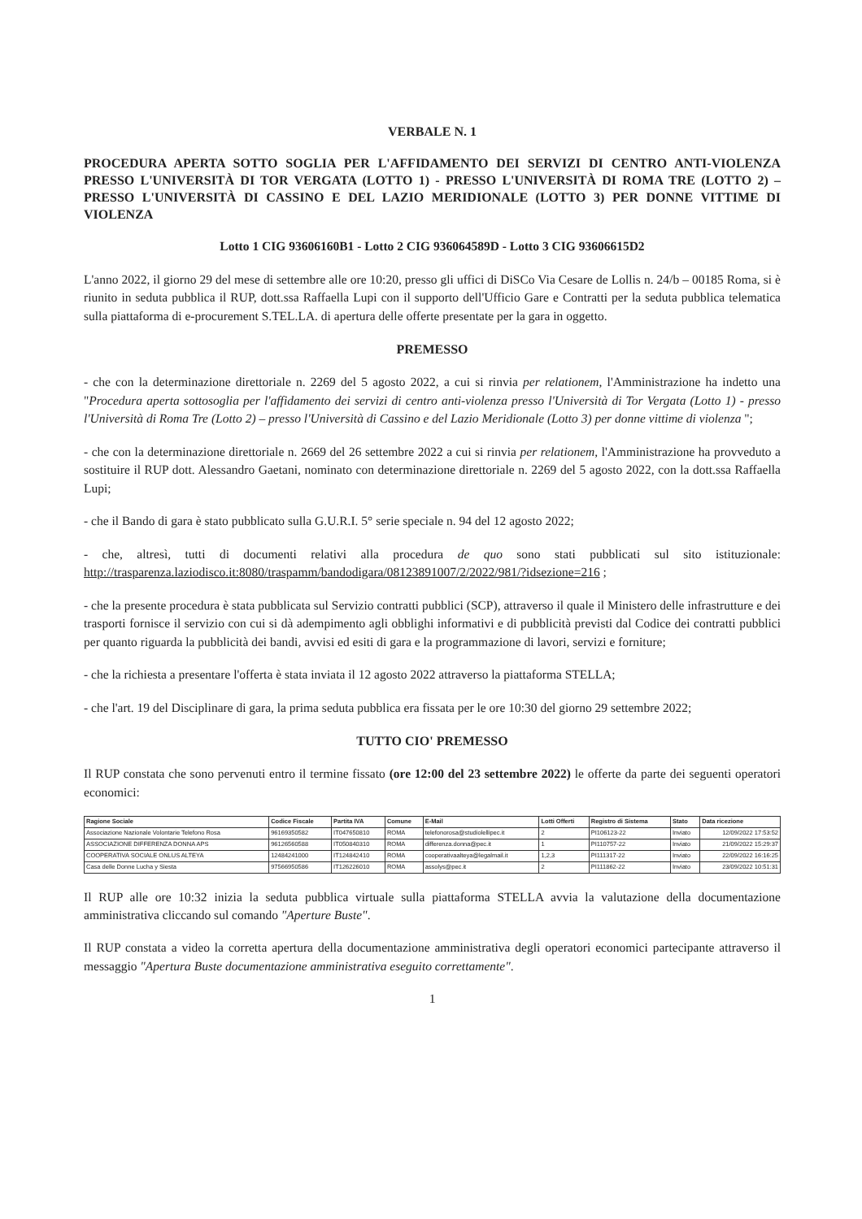VERBALE N. 1
PROCEDURA APERTA SOTTO SOGLIA PER L'AFFIDAMENTO DEI SERVIZI DI CENTRO ANTI-VIOLENZA PRESSO L'UNIVERSITÀ DI TOR VERGATA (LOTTO 1) - PRESSO L'UNIVERSITÀ DI ROMA TRE (LOTTO 2) – PRESSO L'UNIVERSITÀ DI CASSINO E DEL LAZIO MERIDIONALE (LOTTO 3) PER DONNE VITTIME DI VIOLENZA
Lotto 1 CIG 93606160B1 - Lotto 2 CIG 936064589D - Lotto 3 CIG 93606615D2
L'anno 2022, il giorno 29 del mese di settembre alle ore 10:20, presso gli uffici di DiSCo Via Cesare de Lollis n. 24/b – 00185 Roma, si è riunito in seduta pubblica il RUP, dott.ssa Raffaella Lupi con il supporto dell'Ufficio Gare e Contratti per la seduta pubblica telematica sulla piattaforma di e-procurement S.TEL.LA. di apertura delle offerte presentate per la gara in oggetto.
PREMESSO
- che con la determinazione direttoriale n. 2269 del 5 agosto 2022, a cui si rinvia per relationem, l'Amministrazione ha indetto una "Procedura aperta sottosoglia per l'affidamento dei servizi di centro anti-violenza presso l'Università di Tor Vergata (Lotto 1) - presso l'Università di Roma Tre (Lotto 2) – presso l'Università di Cassino e del Lazio Meridionale (Lotto 3) per donne vittime di violenza ";
- che con la determinazione direttoriale n. 2669 del 26 settembre 2022 a cui si rinvia per relationem, l'Amministrazione ha provveduto a sostituire il RUP dott. Alessandro Gaetani, nominato con determinazione direttoriale n. 2269 del 5 agosto 2022, con la dott.ssa Raffaella Lupi;
- che il Bando di gara è stato pubblicato sulla G.U.R.I. 5° serie speciale n. 94 del 12 agosto 2022;
- che, altresì, tutti di documenti relativi alla procedura de quo sono stati pubblicati sul sito istituzionale: http://trasparenza.laziodisco.it:8080/traspamm/bandodigara/08123891007/2/2022/981/?idsezione=216 ;
- che la presente procedura è stata pubblicata sul Servizio contratti pubblici (SCP), attraverso il quale il Ministero delle infrastrutture e dei trasporti fornisce il servizio con cui si dà adempimento agli obblighi informativi e di pubblicità previsti dal Codice dei contratti pubblici per quanto riguarda la pubblicità dei bandi, avvisi ed esiti di gara e la programmazione di lavori, servizi e forniture;
- che la richiesta a presentare l'offerta è stata inviata il 12 agosto 2022 attraverso la piattaforma STELLA;
- che l'art. 19 del Disciplinare di gara, la prima seduta pubblica era fissata per le ore 10:30 del giorno 29 settembre 2022;
TUTTO CIO' PREMESSO
Il RUP constata che sono pervenuti entro il termine fissato (ore 12:00 del 23 settembre 2022) le offerte da parte dei seguenti operatori economici:
| Ragione Sociale | Codice Fiscale | Partita IVA | Comune | E-Mail | Lotti Offerti | Registro di Sistema | Stato | Data ricezione |
| --- | --- | --- | --- | --- | --- | --- | --- | --- |
| Associazione Nazionale Volontarie Telefono Rosa | 96169350582 | IT04765081​0 | ROMA | telefonorosa@studiolellipec.it | 2 | PI106123-22 | Inviato | 12/09/2022 17:53:52 |
| ASSOCIAZIONE DIFFERENZA DONNA APS | 96126560588 | IT050840310 | ROMA | differenza.donna@pec.it | 1 | PI110757-22 | Inviato | 21/09/2022 15:29:37 |
| COOPERATIVA SOCIALE ONLUS ALTEYA | 12484241000 | IT124842410 | ROMA | cooperativaalteya@legalmail.it | 1,2,3 | PI111317-22 | Inviato | 22/09/2022 16:16:25 |
| Casa delle Donne Lucha y Siesta | 97566950586 | IT126226010 | ROMA | assolys@pec.it | 2 | PI111862-22 | Inviato | 23/09/2022 10:51:31 |
Il RUP alle ore 10:32 inizia la seduta pubblica virtuale sulla piattaforma STELLA avvia la valutazione della documentazione amministrativa cliccando sul comando "Aperture Buste".
Il RUP constata a video la corretta apertura della documentazione amministrativa degli operatori economici partecipante attraverso il messaggio "Apertura Buste documentazione amministrativa eseguito correttamente".
1